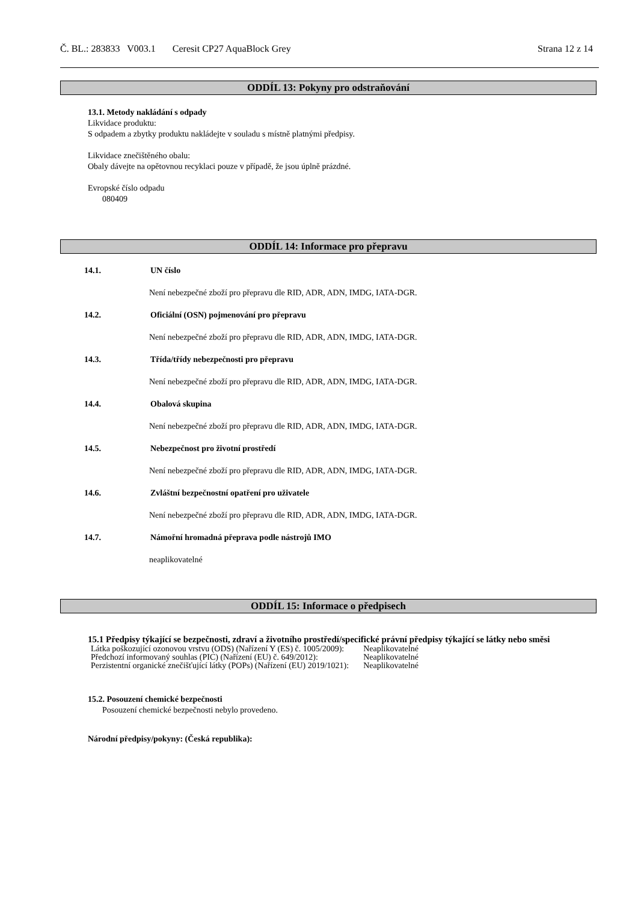Č. BL.: 283833 V003.1 Ceresit CP27 AquaBlock Grey Strana 12 z 14
ODDÍL 13: Pokyny pro odstraňování
13.1. Metody nakládání s odpady
Likvidace produktu:
S odpadem a zbytky produktu nakládejte v souladu s místně platnými předpisy.
Likvidace znečištěného obalu:
Obaly dávejte na opětovnou recyklaci pouze v případě, že jsou úplně prázdné.
Evropské číslo odpadu
080409
ODDÍL 14: Informace pro přepravu
14.1. UN číslo
Není nebezpečné zboží pro přepravu dle RID, ADR, ADN, IMDG, IATA-DGR.
14.2. Oficiální (OSN) pojmenování pro přepravu
Není nebezpečné zboží pro přepravu dle RID, ADR, ADN, IMDG, IATA-DGR.
14.3. Třída/třídy nebezpečnosti pro přepravu
Není nebezpečné zboží pro přepravu dle RID, ADR, ADN, IMDG, IATA-DGR.
14.4. Obalová skupina
Není nebezpečné zboží pro přepravu dle RID, ADR, ADN, IMDG, IATA-DGR.
14.5. Nebezpečnost pro životní prostředí
Není nebezpečné zboží pro přepravu dle RID, ADR, ADN, IMDG, IATA-DGR.
14.6. Zvláštní bezpečnostní opatření pro uživatele
Není nebezpečné zboží pro přepravu dle RID, ADR, ADN, IMDG, IATA-DGR.
14.7. Námořní hromadná přeprava podle nástrojů IMO
neaplikovatelné
ODDÍL 15: Informace o předpisech
15.1 Předpisy týkající se bezpečnosti, zdraví a životního prostředí/specifické právní předpisy týkající se látky nebo směsi
| Látka poškozující ozonovou vrstvu (ODS) (Nařízení Y (ES) č. 1005/2009): | Neaplikovatelné |
| Předchozí informovaný souhlas (PIC) (Nařízení (EU) č. 649/2012): | Neaplikovatelné |
| Perzistentní organické znečišťující látky (POPs) (Nařízení (EU) 2019/1021): | Neaplikovatelné |
15.2. Posouzení chemické bezpečnosti
Posouzení chemické bezpečnosti nebylo provedeno.
Národní předpisy/pokyny: (Česká republika):